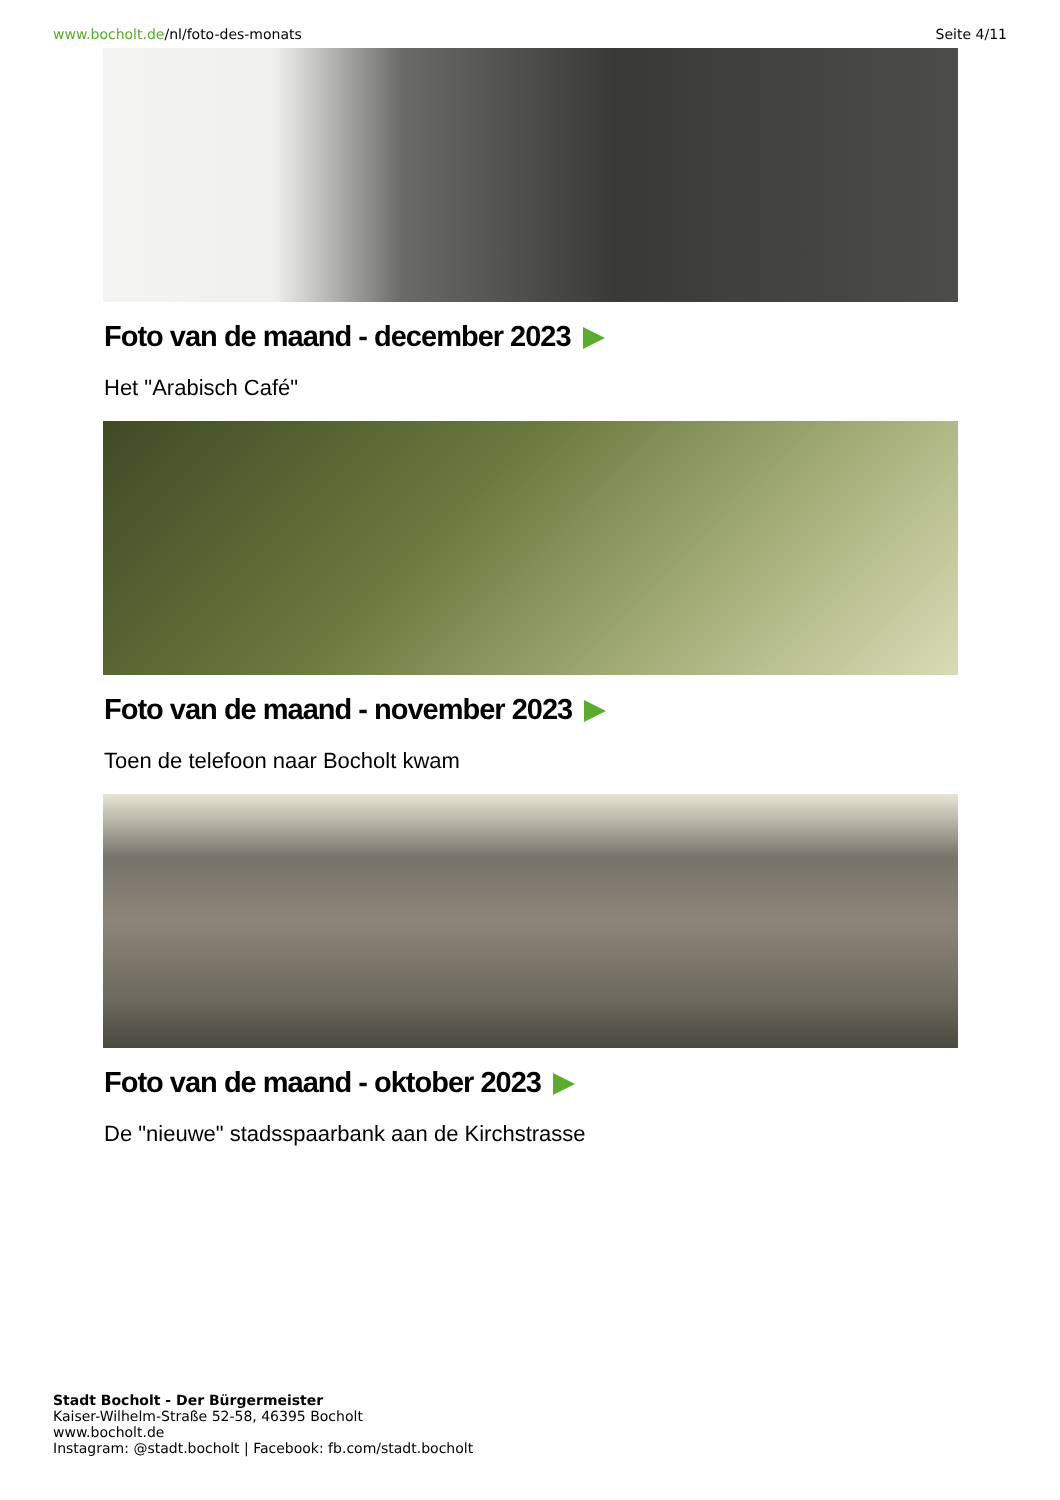www.bocholt.de/nl/foto-des-monats
Seite 4/11
Foto van de maand - december 2023
Het "Arabisch Café"
Foto van de maand - november 2023
Toen de telefoon naar Bocholt kwam
Foto van de maand - oktober 2023
De "nieuwe" stadsspaarbank aan de Kirchstrasse
Stadt Bocholt - Der Bürgermeister
Kaiser-Wilhelm-Straße 52-58, 46395 Bocholt
www.bocholt.de
Instagram: @stadt.bocholt | Facebook: fb.com/stadt.bocholt